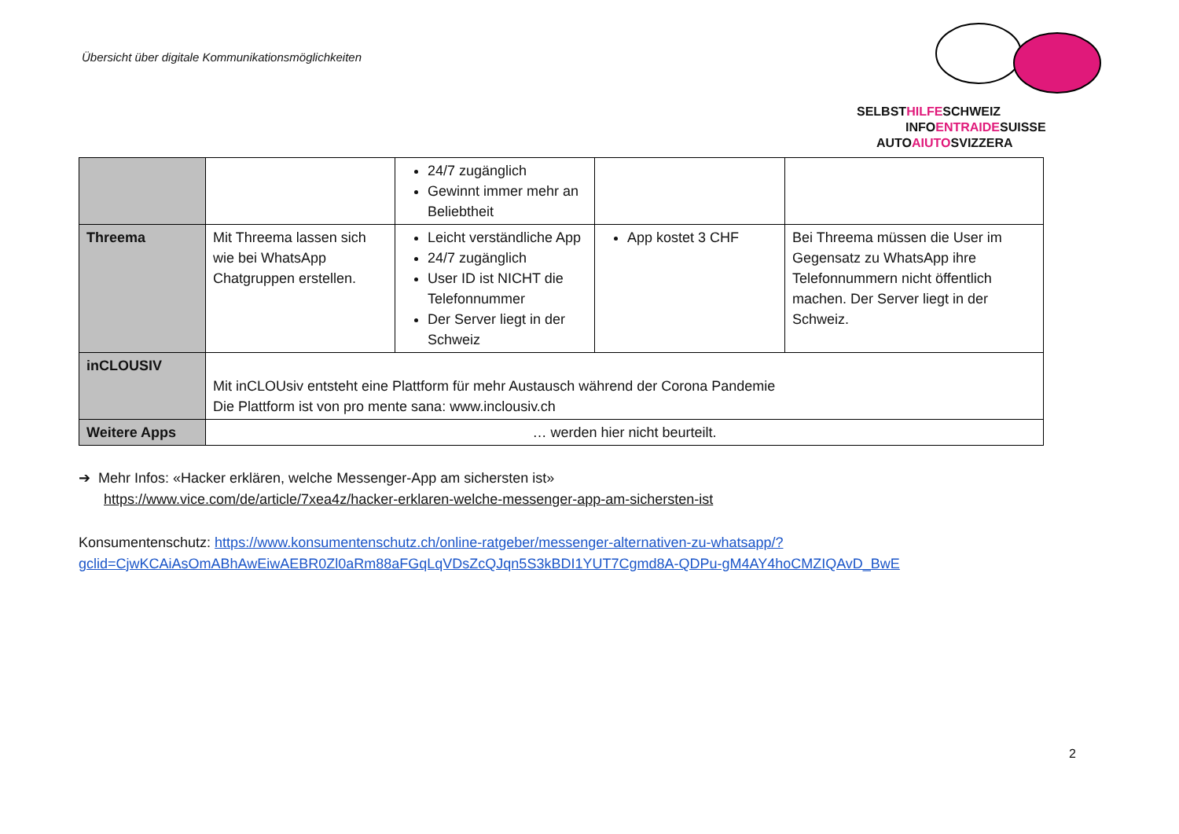Übersicht über digitale Kommunikationsmöglichkeiten
SELBSTHILFESCHWEIZ
INFOENTRAIDESUISSE
AUTOAIUTOSVIZZERA
| | | 24/7 zugänglich Gewinnt immer mehr an Beliebtheit | | |
| Threema | Mit Threema lassen sich wie bei WhatsApp Chatgruppen erstellen. | Leicht verständliche App 24/7 zugänglich User ID ist NICHT die Telefonnummer Der Server liegt in der Schweiz | App kostet 3 CHF | Bei Threema müssen die User im Gegensatz zu WhatsApp ihre Telefonnummern nicht öffentlich machen. Der Server liegt in der Schweiz. |
| inCLOUSIV | Mit inCLOUsiv entsteht eine Plattform für mehr Austausch während der Corona Pandemie Die Plattform ist von pro mente sana: www.inclousiv.ch | | | |
| Weitere Apps | … werden hier nicht beurteilt. | | | |
➔ Mehr Infos: «Hacker erklären, welche Messenger-App am sichersten ist»
https://www.vice.com/de/article/7xea4z/hacker-erklaren-welche-messenger-app-am-sichersten-ist
Konsumentenschutz: https://www.konsumentenschutz.ch/online-ratgeber/messenger-alternativen-zu-whatsapp/?gclid=CjwKCAiAsOmABhAwEiwAEBR0Zl0aRm88aFGqLqVDsZcQJqn5S3kBDI1YUT7Cgmd8A-QDPu-gM4AY4hoCMZIQAvD_BwE
2